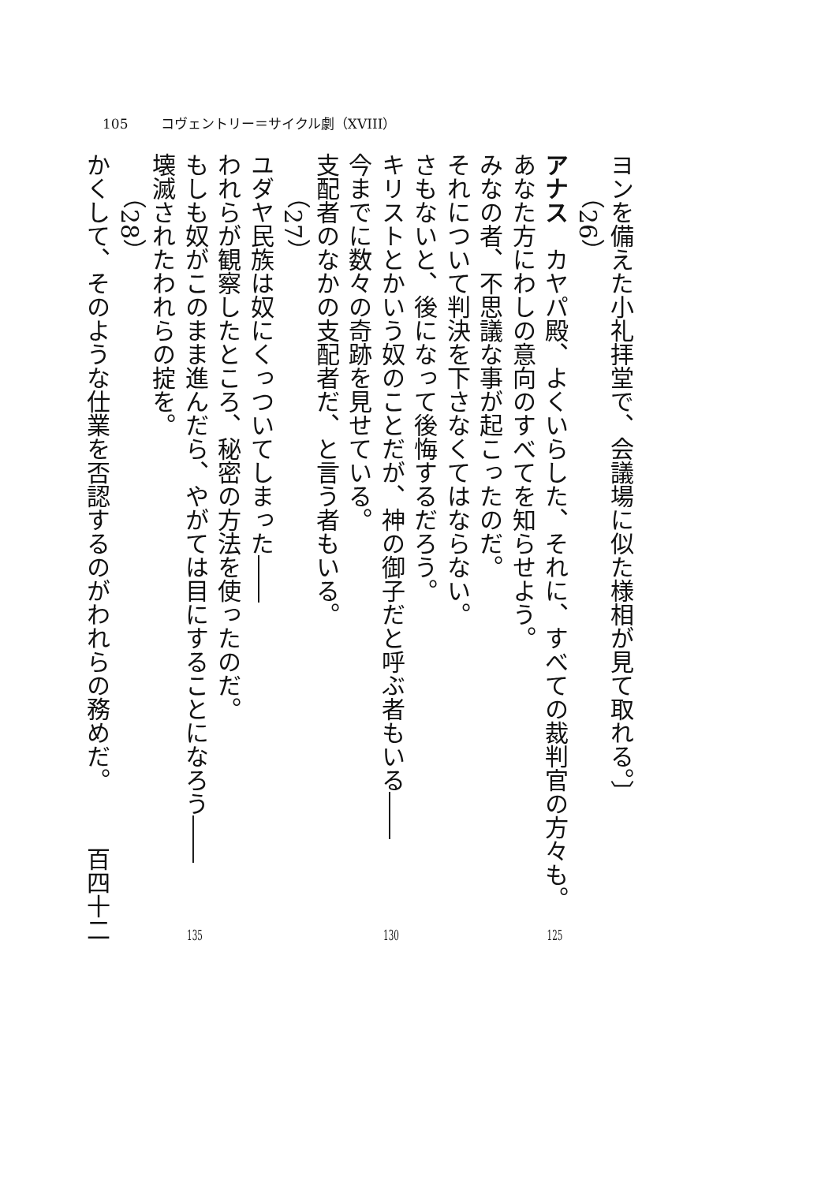105 コヴェントリー＝サイクル劇（XVIII）
ヨンを備えた小礼拝堂で、会議場に似た様相が見て取れる。〕
（26）
アナス　カヤパ殿、よくいらした、それに、すべての裁判官の方々も。 125
あなた方にわしの意向のすべてを知らせよう。
みなの者、不思議な事が起こったのだ。
それについて判決を下さなくてはならない。
さもないと、後になって後悔するだろう。
キリストとかいう奴のことだが、神の御子だと呼ぶ者もいる―― 130
今までに数々の奇跡を見せている。
支配者のなかの支配者だ、と言う者もいる。
（27）
ユダヤ民族は奴にくっついてしまった――
われらが観察したところ、秘密の方法を使ったのだ。
もしも奴がこのまま進んだら、やがては目にすることになろう―― 135
壊滅されたわれらの掟を。
（28）
かくして、そのような仕業を否認するのがわれらの務めだ。 百四十二